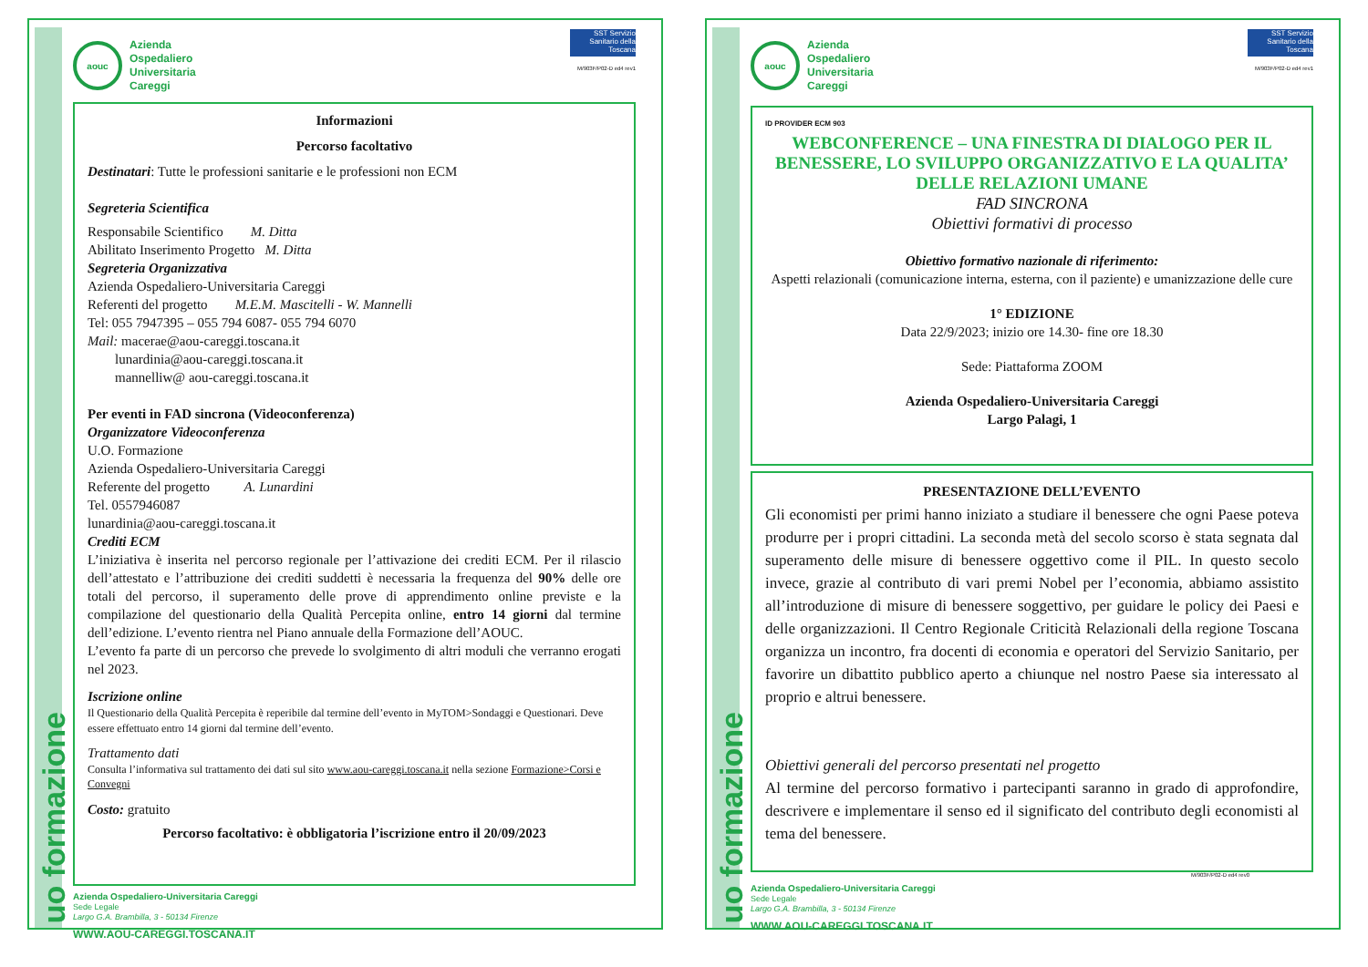aouc
Azienda
Ospedaliero
Universitaria
Careggi
SST Servizio Sanitario della Toscana
M/903F/P02-D ed4 rev1
Informazioni
Percorso facoltativo
Destinatari: Tutte le professioni sanitarie e le professioni non ECM
Segreteria Scientifica
Responsabile Scientifico M. Ditta
Abilitato Inserimento Progetto M. Ditta
Segreteria Organizzativa
Azienda Ospedaliero-Universitaria Careggi
Referenti del progetto M.E.M. Mascitelli - W. Mannelli
Tel: 055 7947395 – 055 794 6087- 055 794 6070
Mail: macerae@aou-careggi.toscana.it
lunardinia@aou-careggi.toscana.it
mannelliw@ aou-careggi.toscana.it
Per eventi in FAD sincrona (Videoconferenza)
Organizzatore Videoconferenza
U.O. Formazione
Azienda Ospedaliero-Universitaria Careggi
Referente del progetto A. Lunardini
Tel. 0557946087
lunardinia@aou-careggi.toscana.it
Crediti ECM
L’iniziativa è inserita nel percorso regionale per l’attivazione dei crediti ECM. Per il rilascio dell’attestato e l’attribuzione dei crediti suddetti è necessaria la frequenza del 90% delle ore totali del percorso, il superamento delle prove di apprendimento online previste e la compilazione del questionario della Qualità Percepita online, entro 14 giorni dal termine dell’edizione. L’evento rientra nel Piano annuale della Formazione dell’AOUC.
L’evento fa parte di un percorso che prevede lo svolgimento di altri moduli che verranno erogati nel 2023.
Iscrizione online
Il Questionario della Qualità Percepita è reperibile dal termine dell’evento in MyTOM>Sondaggi e Questionari. Deve essere effettuato entro 14 giorni dal termine dell’evento.
Trattamento dati
Consulta l’informativa sul trattamento dei dati sul sito www.aou-careggi.toscana.it nella sezione Formazione>Corsi e Convegni
Costo: gratuito
Percorso facoltativo: è obbligatoria l’iscrizione entro il 20/09/2023
Azienda Ospedaliero-Universitaria Careggi
Sede Legale
Largo G.A. Brambilla, 3 - 50134 Firenze
WWW.AOU-CAREGGI.TOSCANA.IT
uo formazione
aouc
Azienda
Ospedaliero
Universitaria
Careggi
SST Servizio Sanitario della Toscana
M/903F/P02-D ed4 rev1
ID PROVIDER ECM 903
WEBCONFERENCE – UNA FINESTRA DI DIALOGO PER IL BENESSERE, LO SVILUPPO ORGANIZZATIVO E LA QUALITA’ DELLE RELAZIONI UMANE
FAD SINCRONA
Obiettivi formativi di processo
Obiettivo formativo nazionale di riferimento:
Aspetti relazionali (comunicazione interna, esterna, con il paziente) e umanizzazione delle cure
1° EDIZIONE
Data 22/9/2023; inizio ore 14.30- fine ore 18.30
Sede: Piattaforma ZOOM
Azienda Ospedaliero-Universitaria Careggi
Largo Palagi, 1
PRESENTAZIONE DELL’EVENTO
Gli economisti per primi hanno iniziato a studiare il benessere che ogni Paese poteva produrre per i propri cittadini. La seconda metà del secolo scorso è stata segnata dal superamento delle misure di benessere oggettivo come il PIL. In questo secolo invece, grazie al contributo di vari premi Nobel per l’economia, abbiamo assistito all’introduzione di misure di benessere soggettivo, per guidare le policy dei Paesi e delle organizzazioni. Il Centro Regionale Criticità Relazionali della regione Toscana organizza un incontro, fra docenti di economia e operatori del Servizio Sanitario, per favorire un dibattito pubblico aperto a chiunque nel nostro Paese sia interessato al proprio e altrui benessere.
Obiettivi generali del percorso presentati nel progetto
Al termine del percorso formativo i partecipanti saranno in grado di approfondire, descrivere e implementare il senso ed il significato del contributo degli economisti al tema del benessere.
M/903F/P02-D ed4 rev0
Azienda Ospedaliero-Universitaria Careggi
Sede Legale
Largo G.A. Brambilla, 3 - 50134 Firenze
WWW.AOU-CAREGGI.TOSCANA.IT
uo formazione